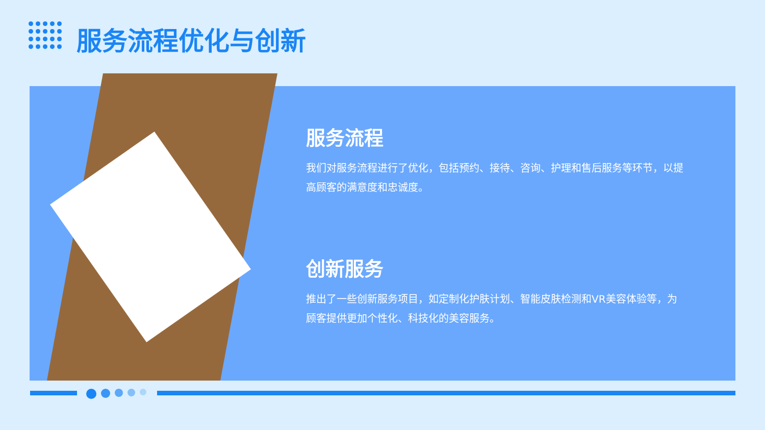服务流程优化与创新
服务流程
我们对服务流程进行了优化，包括预约、接待、咨询、护理和售后服务等环节，以提高顾客的满意度和忠诚度。
创新服务
推出了一些创新服务项目，如定制化护肤计划、智能皮肤检测和VR美容体验等，为顾客提供更加个性化、科技化的美容服务。